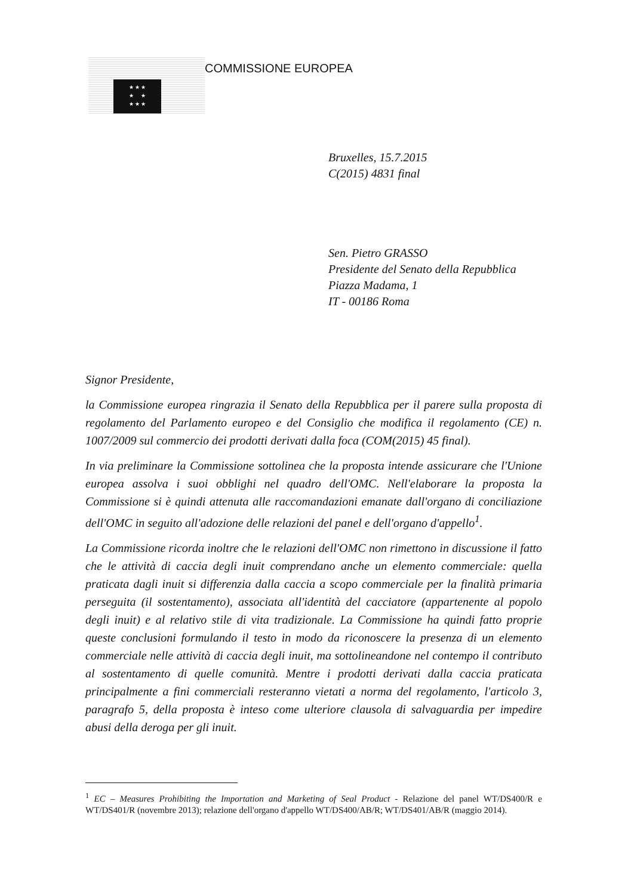★ ★ ★
★ ★
★ ★ ★
COMMISSIONE EUROPEA
Bruxelles, 15.7.2015
C(2015) 4831 final
Sen. Pietro GRASSO
Presidente del Senato della Repubblica
Piazza Madama, 1
IT - 00186 Roma
Signor Presidente,
la Commissione europea ringrazia il Senato della Repubblica per il parere sulla proposta di regolamento del Parlamento europeo e del Consiglio che modifica il regolamento (CE) n. 1007/2009 sul commercio dei prodotti derivati dalla foca (COM(2015) 45 final).
In via preliminare la Commissione sottolinea che la proposta intende assicurare che l'Unione europea assolva i suoi obblighi nel quadro dell'OMC. Nell'elaborare la proposta la Commissione si è quindi attenuta alle raccomandazioni emanate dall'organo di conciliazione dell'OMC in seguito all'adozione delle relazioni del panel e dell'organo d'appello<sup>1</sup>.
La Commissione ricorda inoltre che le relazioni dell'OMC non rimettono in discussione il fatto che le attività di caccia degli inuit comprendano anche un elemento commerciale: quella praticata dagli inuit si differenzia dalla caccia a scopo commerciale per la finalità primaria perseguita (il sostentamento), associata all'identità del cacciatore (appartenente al popolo degli inuit) e al relativo stile di vita tradizionale. La Commissione ha quindi fatto proprie queste conclusioni formulando il testo in modo da riconoscere la presenza di un elemento commerciale nelle attività di caccia degli inuit, ma sottolineandone nel contempo il contributo al sostentamento di quelle comunità. Mentre i prodotti derivati dalla caccia praticata principalmente a fini commerciali resteranno vietati a norma del regolamento, l'articolo 3, paragrafo 5, della proposta è inteso come ulteriore clausola di salvaguardia per impedire abusi della deroga per gli inuit.
<sup>1</sup> EC – Measures Prohibiting the Importation and Marketing of Seal Product - Relazione del panel WT/DS400/R e WT/DS401/R (novembre 2013); relazione dell'organo d'appello WT/DS400/AB/R; WT/DS401/AB/R (maggio 2014).